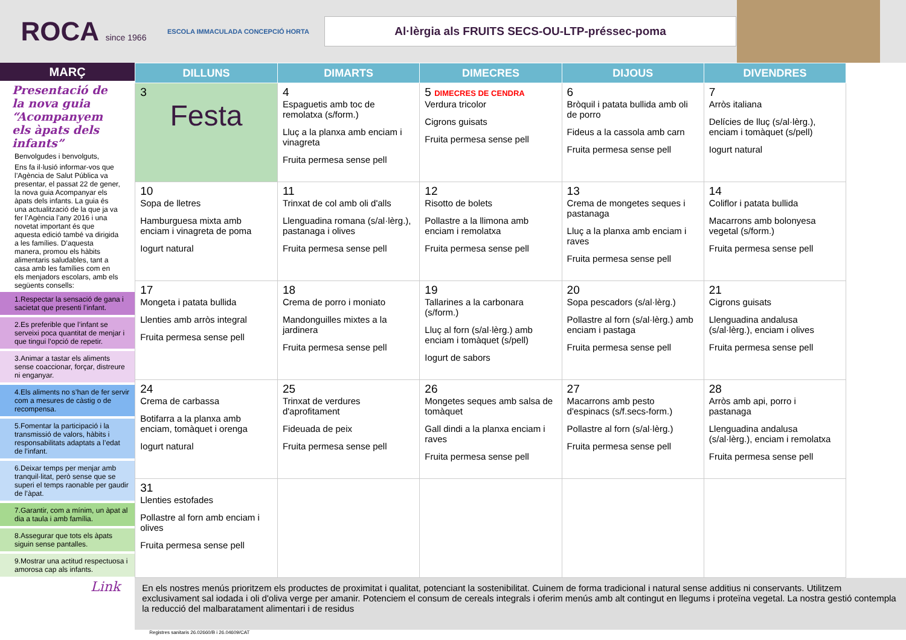ROCA since 1966
ESCOLA IMMACULADA CONCEPCIÓ HORTA
Al·lèrgia als FRUITS SECS-OU-LTP-préssec-poma
MARÇ
Presentació de la nova guia “Acompanyem els àpats dels infants”
Benvolgudes i benvolguts,
Ens fa il·lusió informar-vos que l’Agència de Salut Pública va presentar, el passat 22 de gener, la nova guia Acompanyar els àpats dels infants. La guia és una actualització de la que ja va fer l’Agència l’any 2016 i una novetat important és que aquesta edició també va dirigida a les famílies. D’aquesta manera, promou els hàbits alimentaris saludables, tant a casa amb les famílies com en els menjadors escolars, amb els següents consells:
1.Respectar la sensació de gana i sacietat que presenti l’infant.
2.Es preferible que l’infant se serveixi poca quantitat de menjar i que tingui l’opció de repetir.
3.Animar a tastar els aliments sense coaccionar, forçar, distreure ni enganyar.
4.Els aliments no s’han de fer servir com a mesures de càstig o de recompensa.
5.Fomentar la participació i la transmissió de valors, hàbits i responsabilitats adaptats a l’edat de l’infant.
6.Deixar temps per menjar amb tranquil·litat, però sense que se superi el temps raonable per gaudir de l’àpat.
7.Garantir, com a mínim, un àpat al dia a taula i amb família.
8.Assegurar que tots els àpats siguin sense pantalles.
9.Mostrar una actitud respectuosa i amorosa cap als infants.
Link
| DILLUNS | DIMARTS | DIMECRES | DIJOUS | DIVENDRES |
| --- | --- | --- | --- | --- |
| 3 Festa | 4 Espaguetis amb toc de remolatxa (s/form.) Lluç a la planxa amb enciam i vinagreta Fruita permesa sense pell | 5 DIMECRES DE CENDRA Verdura tricolor Cigrons guisats Fruita permesa sense pell | 6 Bròquil i patata bullida amb oli de porro Fideus a la cassola amb carn Fruita permesa sense pell | 7 Arròs italiana Delícies de lluç (s/al·lèrg.), enciam i tomàquet (s/pell) Iogurt natural |
| 10 Sopa de lletres Hamburguesa mixta amb enciam i vinagreta de poma Iogurt natural | 11 Trinxat de col amb oli d'alls Llenguadina romana (s/al·lèrg.), pastanaga i olives Fruita permesa sense pell | 12 Risotto de bolets Pollastre a la llimona amb enciam i remolatxa Fruita permesa sense pell | 13 Crema de mongetes seques i pastanaga Lluç a la planxa amb enciam i raves Fruita permesa sense pell | 14 Coliflor i patata bullida Macarrons amb bolonyesa vegetal (s/form.) Fruita permesa sense pell |
| 17 Mongeta i patata bullida Llenties amb arròs integral Fruita permesa sense pell | 18 Crema de porro i moniato Mandonguilles mixtes a la jardinera Fruita permesa sense pell | 19 Tallarines a la carbonara (s/form.) Lluç al forn (s/al·lèrg.) amb enciam i tomàquet (s/pell) Iogurt de sabors | 20 Sopa pescadors (s/al·lèrg.) Pollastre al forn (s/al·lèrg.) amb enciam i pastaga Fruita permesa sense pell | 21 Cigrons guisats Llenguadina andalusa (s/al·lèrg.), enciam i olives Fruita permesa sense pell |
| 24 Crema de carbassa Botifarra a la planxa amb enciam, tomàquet i orenga Iogurt natural | 25 Trinxat de verdures d'aprofitament Fideuada de peix Fruita permesa sense pell | 26 Mongetes seques amb salsa de tomàquet Gall dindi a la planxa enciam i raves Fruita permesa sense pell | 27 Macarrons amb pesto d'espinacs (s/f.secs-form.) Pollastre al forn (s/al·lèrg.) Fruita permesa sense pell | 28 Arròs amb api, porro i pastanaga Llenguadina andalusa (s/al·lèrg.), enciam i remolatxa Fruita permesa sense pell |
| 31 Llenties estofades Pollastre al forn amb enciam i olives Fruita permesa sense pell | | | | |
En els nostres menús prioritzem els productes de proximitat i qualitat, potenciant la sostenibilitat. Cuinem de forma tradicional i natural sense additius ni conservants. Utilitzem exclusivament sal iodada i oli d'oliva verge per amanir. Potenciem el consum de cereals integrals i oferim menús amb alt contingut en llegums i proteïna vegetal. La nostra gestió contempla la reducció del malbaratament alimentari i de residus
Registres sanitaris 26.02660/B i 26.04609/CAT